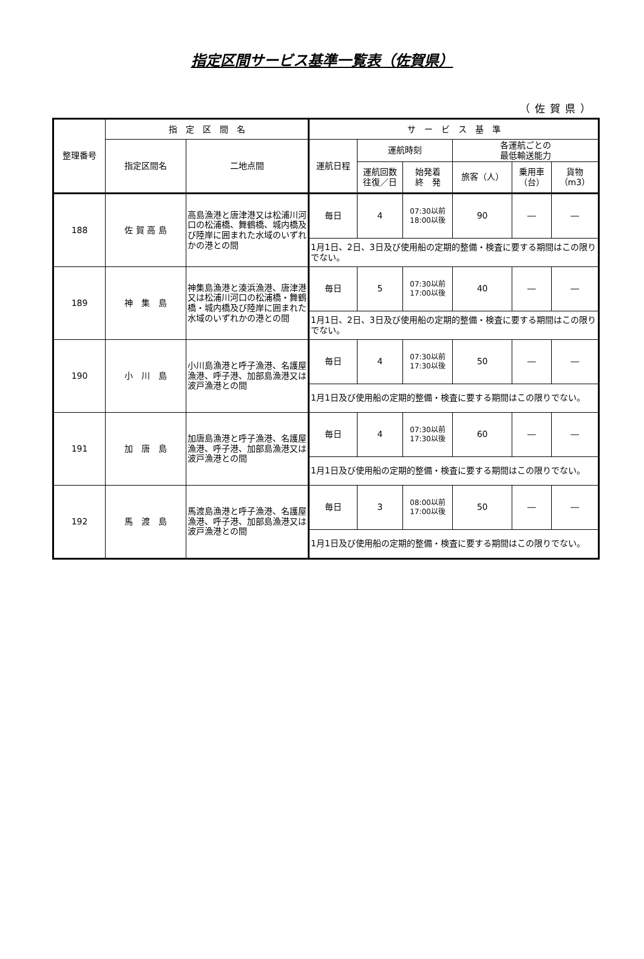指定区間サービス基準一覧表（佐賀県）
（佐賀県）
| 整理番号 | 指 定 区 間 名 | | サ ー ビ ス 基 準 | | | | | |
| --- | --- | --- | --- | --- | --- | --- | --- | --- |
| | 指定区間名 | 二地点間 | 運航日程 | 運航時刻 | | 各運航ごとの 最低輸送能力 | | |
| | | | | 運航回数 往復／日 | 始発着 終 発 | 旅客（人） | 乗用車 （台） | 貨物 （m3） |
| 188 | 佐 賀 高 島 | 高島漁港と唐津港又は松浦川河口の松浦橋、舞鶴橋、城内橋及び陸岸に囲まれた水域のいずれかの港との間 | 毎日 | 4 | 07:30以前 18:00以後 | 90 | ― | ― |
| | | | 1月1日、2日、3日及び使用船の定期的整備・検査に要する期間はこの限りでない。 | | | | | |
| 189 | 神 集 島 | 神集島漁港と湊浜漁港、唐津港又は松浦川河口の松浦橋・舞鶴橋・城内橋及び陸岸に囲まれた水域のいずれかの港との間 | 毎日 | 5 | 07:30以前 17:00以後 | 40 | ― | ― |
| | | | 1月1日、2日、3日及び使用船の定期的整備・検査に要する期間はこの限りでない。 | | | | | |
| 190 | 小 川 島 | 小川島漁港と呼子漁港、名護屋漁港、呼子港、加部島漁港又は波戸漁港との間 | 毎日 | 4 | 07:30以前 17:30以後 | 50 | ― | ― |
| | | | 1月1日及び使用船の定期的整備・検査に要する期間はこの限りでない。 | | | | | |
| 191 | 加 唐 島 | 加唐島漁港と呼子漁港、名護屋漁港、呼子港、加部島漁港又は波戸漁港との間 | 毎日 | 4 | 07:30以前 17:30以後 | 60 | ― | ― |
| | | | 1月1日及び使用船の定期的整備・検査に要する期間はこの限りでない。 | | | | | |
| 192 | 馬 渡 島 | 馬渡島漁港と呼子漁港、名護屋漁港、呼子港、加部島漁港又は波戸漁港との間 | 毎日 | 3 | 08:00以前 17:00以後 | 50 | ― | ― |
| | | | 1月1日及び使用船の定期的整備・検査に要する期間はこの限りでない。 | | | | | |